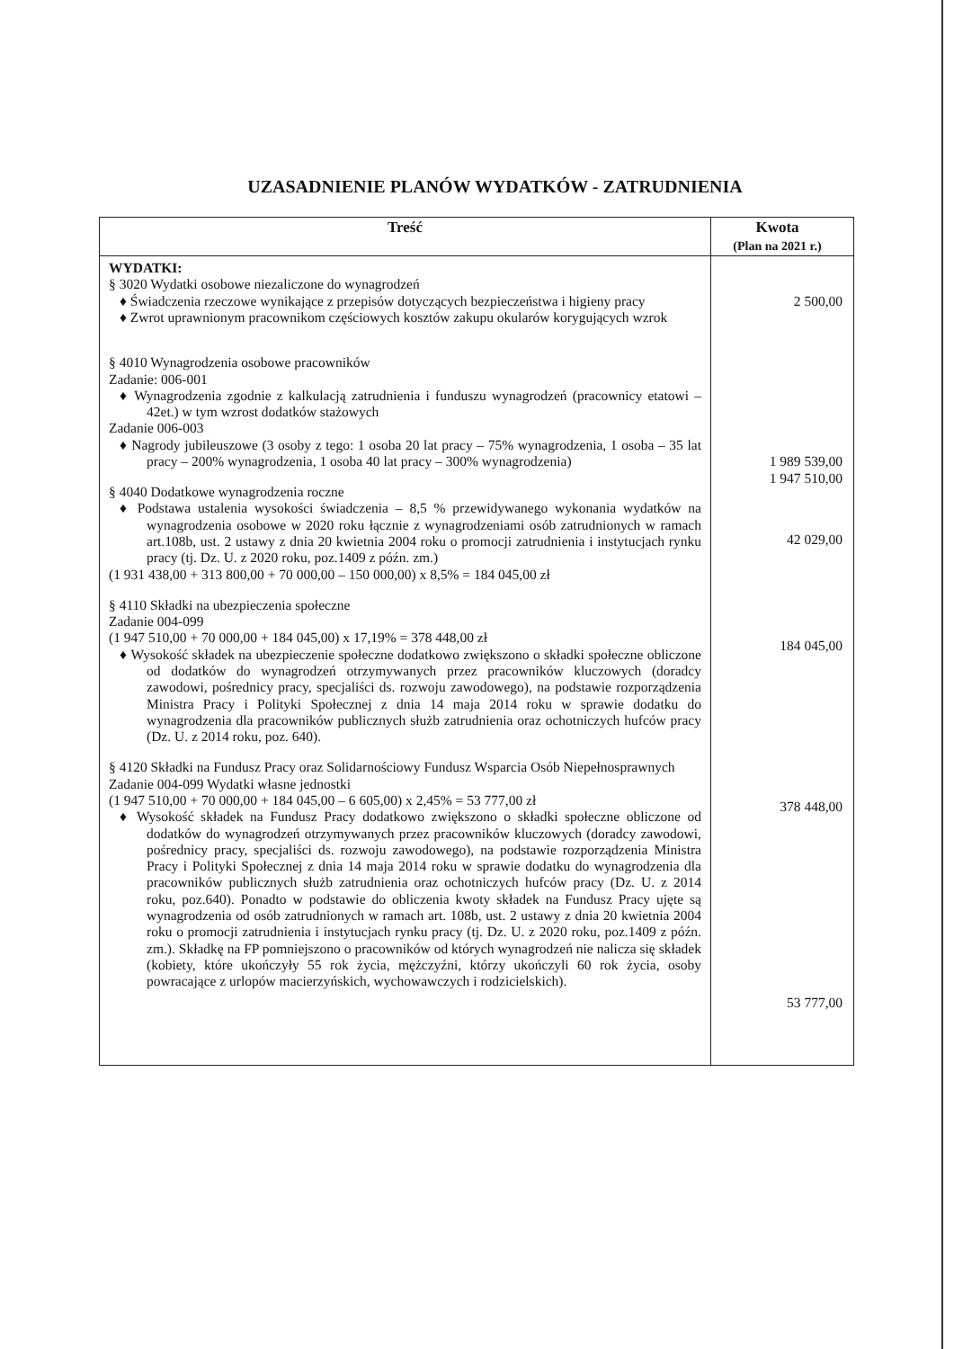UZASADNIENIE PLANÓW WYDATKÓW - ZATRUDNIENIA
| Treść | Kwota (Plan na 2021 r.) |
| --- | --- |
| WYDATKI: § 3020 Wydatki osobowe niezaliczone do wynagrodzeń ♦ Świadczenia rzeczowe wynikające z przepisów dotyczących bezpieczeństwa i higieny pracy ♦ Zwrot uprawnionym pracownikom częściowych kosztów zakupu okularów korygujących wzrok § 4010 Wynagrodzenia osobowe pracowników Zadanie: 006-001 ♦ Wynagrodzenia zgodnie z kalkulacją zatrudnienia i funduszu wynagrodzeń (pracownicy etatowi – 42et.) w tym wzrost dodatków stażowych Zadanie 006-003 ♦ Nagrody jubileuszowe (3 osoby z tego: 1 osoba 20 lat pracy – 75% wynagrodzenia, 1 osoba – 35 lat pracy – 200% wynagrodzenia, 1 osoba 40 lat pracy – 300% wynagrodzenia) § 4040 Dodatkowe wynagrodzenia roczne ♦ Podstawa ustalenia wysokości świadczenia – 8,5 % przewidywanego wykonania wydatków na wynagrodzenia osobowe w 2020 roku łącznie z wynagrodzeniami osób zatrudnionych w ramach art.108b, ust. 2 ustawy z dnia 20 kwietnia 2004 roku o promocji zatrudnienia i instytucjach rynku pracy (tj. Dz. U. z 2020 roku, poz.1409 z późn. zm.) (1 931 438,00 + 313 800,00 + 70 000,00 – 150 000,00) x 8,5% = 184 045,00 zł § 4110 Składki na ubezpieczenia społeczne Zadanie 004-099 (1 947 510,00 + 70 000,00 + 184 045,00) x 17,19% = 378 448,00 zł ♦ Wysokość składek na ubezpieczenie społeczne dodatkowo zwiększono o składki społeczne obliczone od dodatków do wynagrodzeń otrzymywanych przez pracowników kluczowych (doradcy zawodowi, pośrednicy pracy, specjaliści ds. rozwoju zawodowego), na podstawie rozporządzenia Ministra Pracy i Polityki Społecznej z dnia 14 maja 2014 roku w sprawie dodatku do wynagrodzenia dla pracowników publicznych służb zatrudnienia oraz ochotniczych hufców pracy (Dz. U. z 2014 roku, poz. 640). § 4120 Składki na Fundusz Pracy oraz Solidarnościowy Fundusz Wsparcia Osób Niepełnosprawnych Zadanie 004-099 Wydatki własne jednostki (1 947 510,00 + 70 000,00 + 184 045,00 – 6 605,00) x 2,45% = 53 777,00 zł ♦ Wysokość składek na Fundusz Pracy dodatkowo zwiększono o składki społeczne obliczone od dodatków do wynagrodzeń otrzymywanych przez pracowników kluczowych (doradcy zawodowi, pośrednicy pracy, specjaliści ds. rozwoju zawodowego), na podstawie rozporządzenia Ministra Pracy i Polityki Społecznej z dnia 14 maja 2014 roku w sprawie dodatku do wynagrodzenia dla pracowników publicznych służb zatrudnienia oraz ochotniczych hufców pracy (Dz. U. z 2014 roku, poz.640). Ponadto w podstawie do obliczenia kwoty składek na Fundusz Pracy ujęte są wynagrodzenia od osób zatrudnionych w ramach art. 108b, ust. 2 ustawy z dnia 20 kwietnia 2004 roku o promocji zatrudnienia i instytucjach rynku pracy (tj. Dz. U. z 2020 roku, poz.1409 z późn. zm.). Składkę na FP pomniejszono o pracowników od których wynagrodzeń nie nalicza się składek (kobiety, które ukończyły 55 rok życia, mężczyźni, którzy ukończyli 60 rok życia, osoby powracające z urlopów macierzyńskich, wychowawczych i rodzicielskich). | 2 500,00 1 989 539,00 1 947 510,00 42 029,00 184 045,00 378 448,00 53 777,00 |